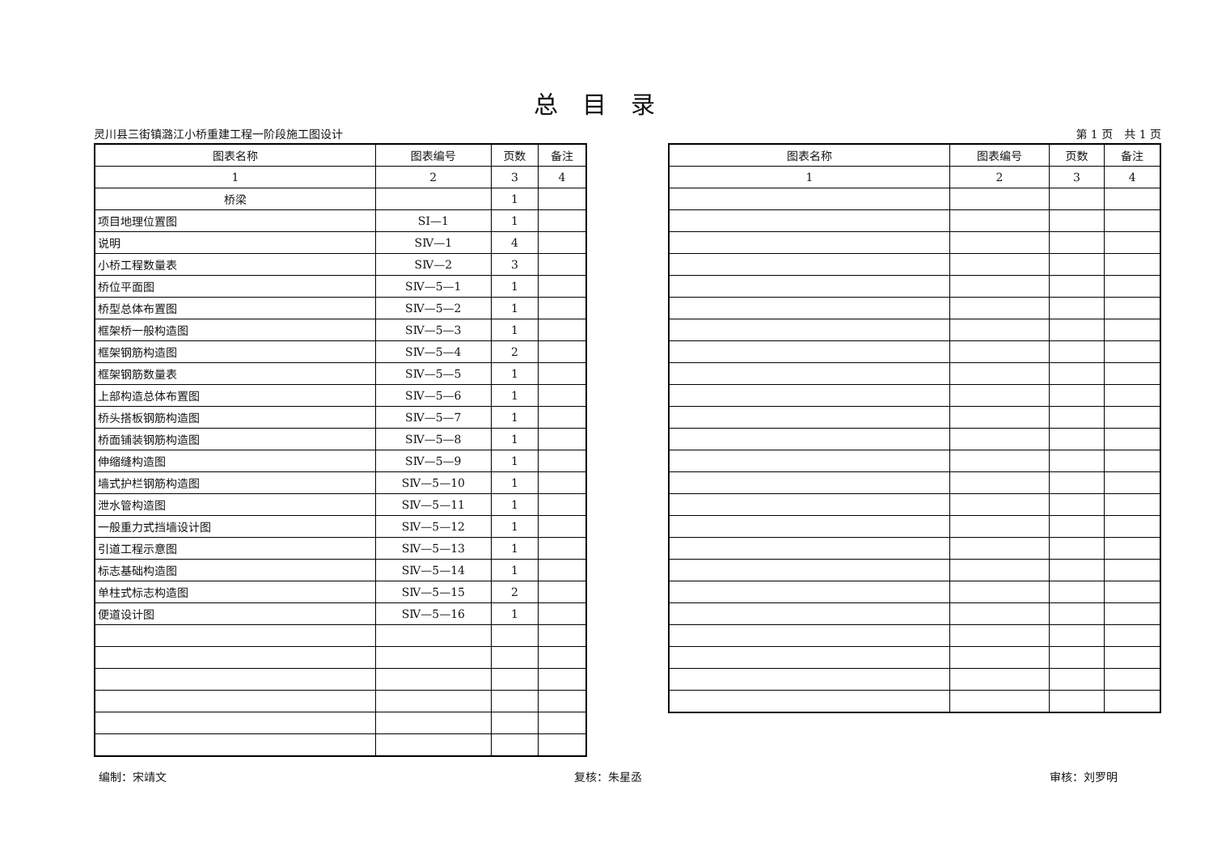总目录
灵川县三街镇潞江小桥重建工程一阶段施工图设计
| 图表名称 | 图表编号 | 页数 | 备注 |
| --- | --- | --- | --- |
| 1 | 2 | 3 | 4 |
| 桥梁 | | 1 | |
| 项目地理位置图 | SⅠ—1 | 1 | |
| 说明 | SⅣ—1 | 4 | |
| 小桥工程数量表 | SⅣ—2 | 3 | |
| 桥位平面图 | SⅣ—5—1 | 1 | |
| 桥型总体布置图 | SⅣ—5—2 | 1 | |
| 框架桥一般构造图 | SⅣ—5—3 | 1 | |
| 框架钢筋构造图 | SⅣ—5—4 | 2 | |
| 框架钢筋数量表 | SⅣ—5—5 | 1 | |
| 上部构造总体布置图 | SⅣ—5—6 | 1 | |
| 桥头搭板钢筋构造图 | SⅣ—5—7 | 1 | |
| 桥面铺装钢筋构造图 | SⅣ—5—8 | 1 | |
| 伸缩缝构造图 | SⅣ—5—9 | 1 | |
| 墙式护栏钢筋构造图 | SⅣ—5—10 | 1 | |
| 泄水管构造图 | SⅣ—5—11 | 1 | |
| 一般重力式挡墙设计图 | SⅣ—5—12 | 1 | |
| 引道工程示意图 | SⅣ—5—13 | 1 | |
| 标志基础构造图 | SⅣ—5—14 | 1 | |
| 单柱式标志构造图 | SⅣ—5—15 | 2 | |
| 便道设计图 | SⅣ—5—16 | 1 | |
第 1 页　共 1 页
| 图表名称 | 图表编号 | 页数 | 备注 |
| --- | --- | --- | --- |
| 1 | 2 | 3 | 4 |
编制：宋靖文 复核：朱星丞 审核：刘罗明